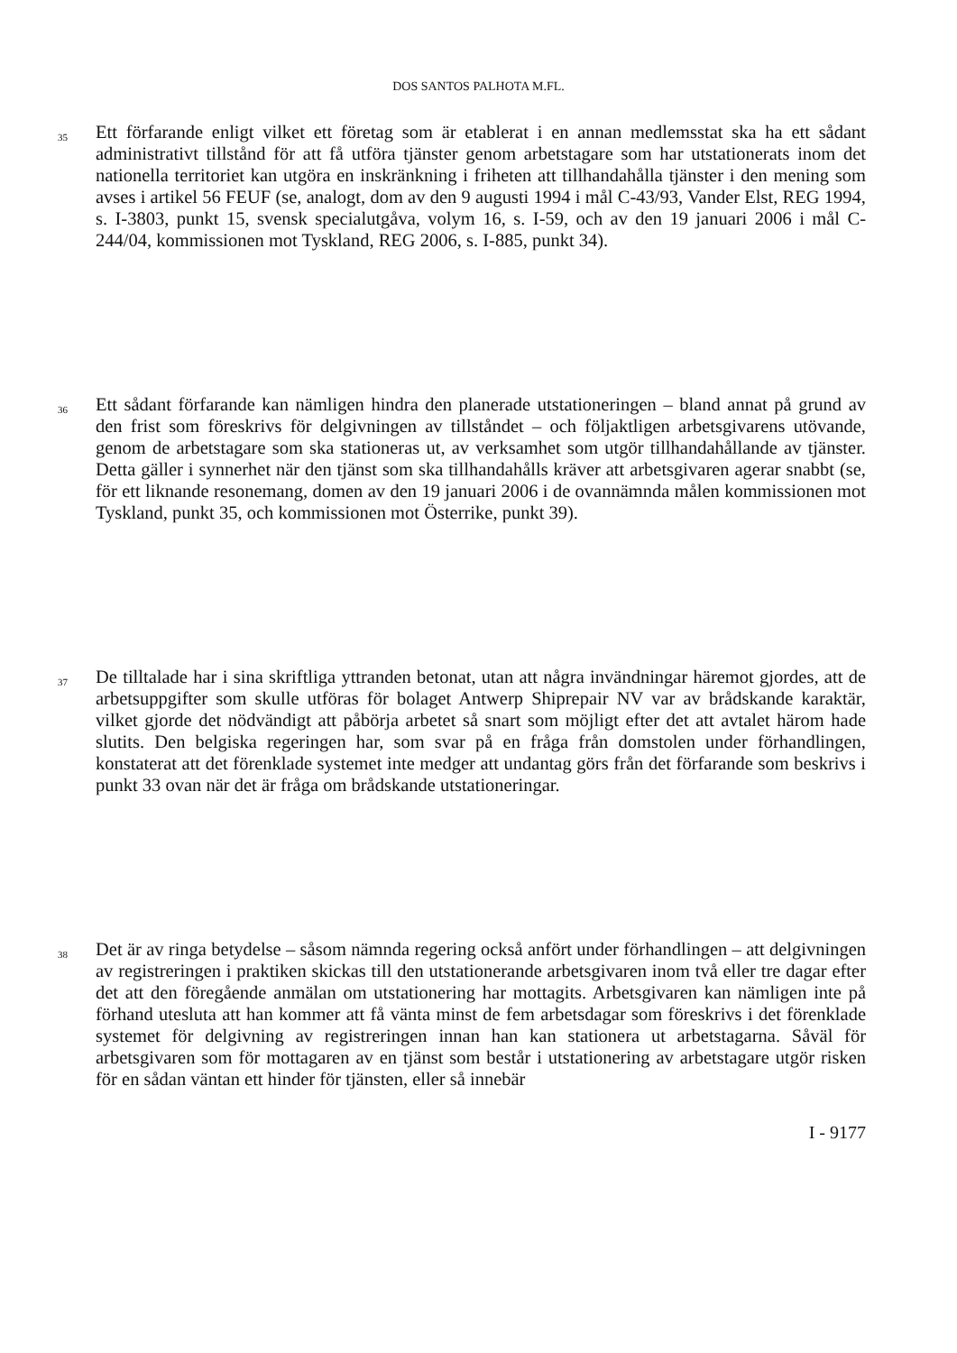DOS SANTOS PALHOTA M.FL.
35
Ett förfarande enligt vilket ett företag som är etablerat i en annan medlemsstat ska ha ett sådant administrativt tillstånd för att få utföra tjänster genom arbetstagare som har utstationerats inom det nationella territoriet kan utgöra en inskränkning i friheten att tillhandahålla tjänster i den mening som avses i artikel 56 FEUF (se, analogt, dom av den 9 augusti 1994 i mål C-43/93, Vander Elst, REG 1994, s. I-3803, punkt 15, svensk specialutgåva, volym 16, s. I-59, och av den 19 januari 2006 i mål C-244/04, kommissionen mot Tyskland, REG 2006, s. I-885, punkt 34).
36
Ett sådant förfarande kan nämligen hindra den planerade utstationeringen – bland annat på grund av den frist som föreskrivs för delgivningen av tillståndet – och följaktligen arbetsgivarens utövande, genom de arbetstagare som ska stationeras ut, av verksamhet som utgör tillhandahållande av tjänster. Detta gäller i synnerhet när den tjänst som ska tillhandahålls kräver att arbetsgivaren agerar snabbt (se, för ett liknande resonemang, domen av den 19 januari 2006 i de ovannämnda målen kommissionen mot Tyskland, punkt 35, och kommissionen mot Österrike, punkt 39).
37
De tilltalade har i sina skriftliga yttranden betonat, utan att några invändningar häremot gjordes, att de arbetsuppgifter som skulle utföras för bolaget Antwerp Shiprepair NV var av brådskande karaktär, vilket gjorde det nödvändigt att påbörja arbetet så snart som möjligt efter det att avtalet härom hade slutits. Den belgiska regeringen har, som svar på en fråga från domstolen under förhandlingen, konstaterat att det förenklade systemet inte medger att undantag görs från det förfarande som beskrivs i punkt 33 ovan när det är fråga om brådskande utstationeringar.
38
Det är av ringa betydelse – såsom nämnda regering också anfört under förhandlingen – att delgivningen av registreringen i praktiken skickas till den utstationerande arbetsgivaren inom två eller tre dagar efter det att den föregående anmälan om utstationering har mottagits. Arbetsgivaren kan nämligen inte på förhand utesluta att han kommer att få vänta minst de fem arbetsdagar som föreskrivs i det förenklade systemet för delgivning av registreringen innan han kan stationera ut arbetstagarna. Såväl för arbetsgivaren som för mottagaren av en tjänst som består i utstationering av arbetstagare utgör risken för en sådan väntan ett hinder för tjänsten, eller så innebär
I - 9177